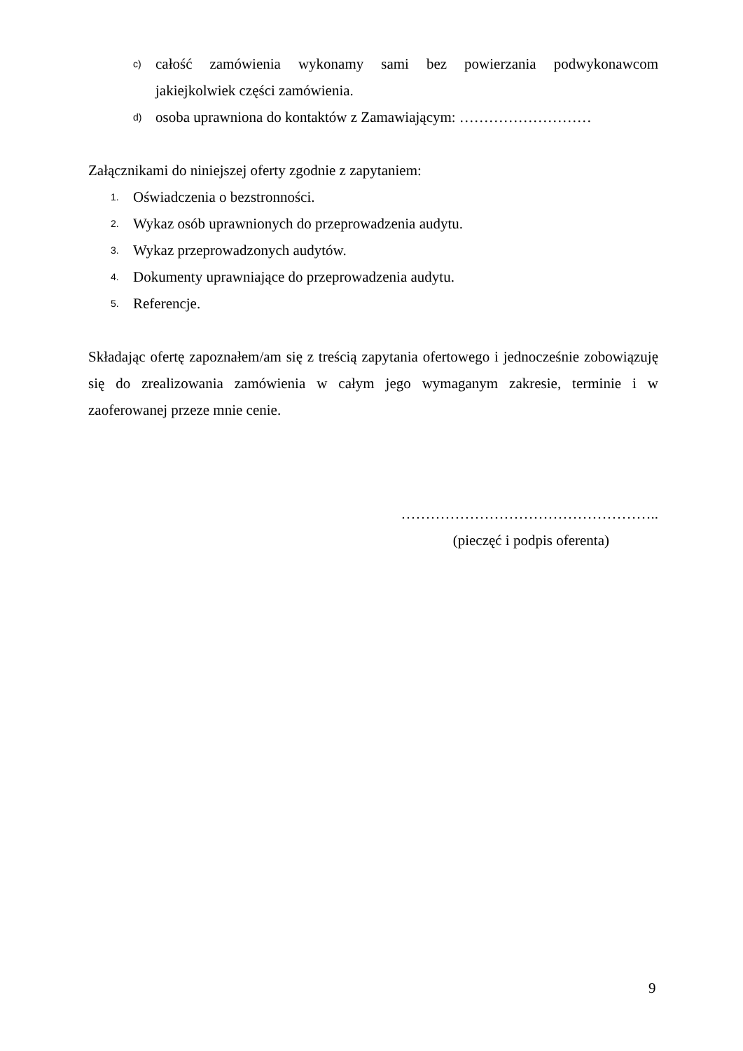c) całość zamówienia wykonamy sami bez powierzania podwykonawcom jakiejkolwiek części zamówienia.
d) osoba uprawniona do kontaktów z Zamawiającym: ………………………
Załącznikami do niniejszej oferty zgodnie z zapytaniem:
1. Oświadczenia o bezstronności.
2. Wykaz osób uprawnionych do przeprowadzenia audytu.
3. Wykaz przeprowadzonych audytów.
4. Dokumenty uprawniające do przeprowadzenia audytu.
5. Referencje.
Składając ofertę zapoznałem/am się z treścią zapytania ofertowego i jednocześnie zobowiązuję się do zrealizowania zamówienia w całym jego wymaganym zakresie, terminie i w zaoferowanej przeze mnie cenie.
……………………………………………..
(pieczęć i podpis oferenta)
9